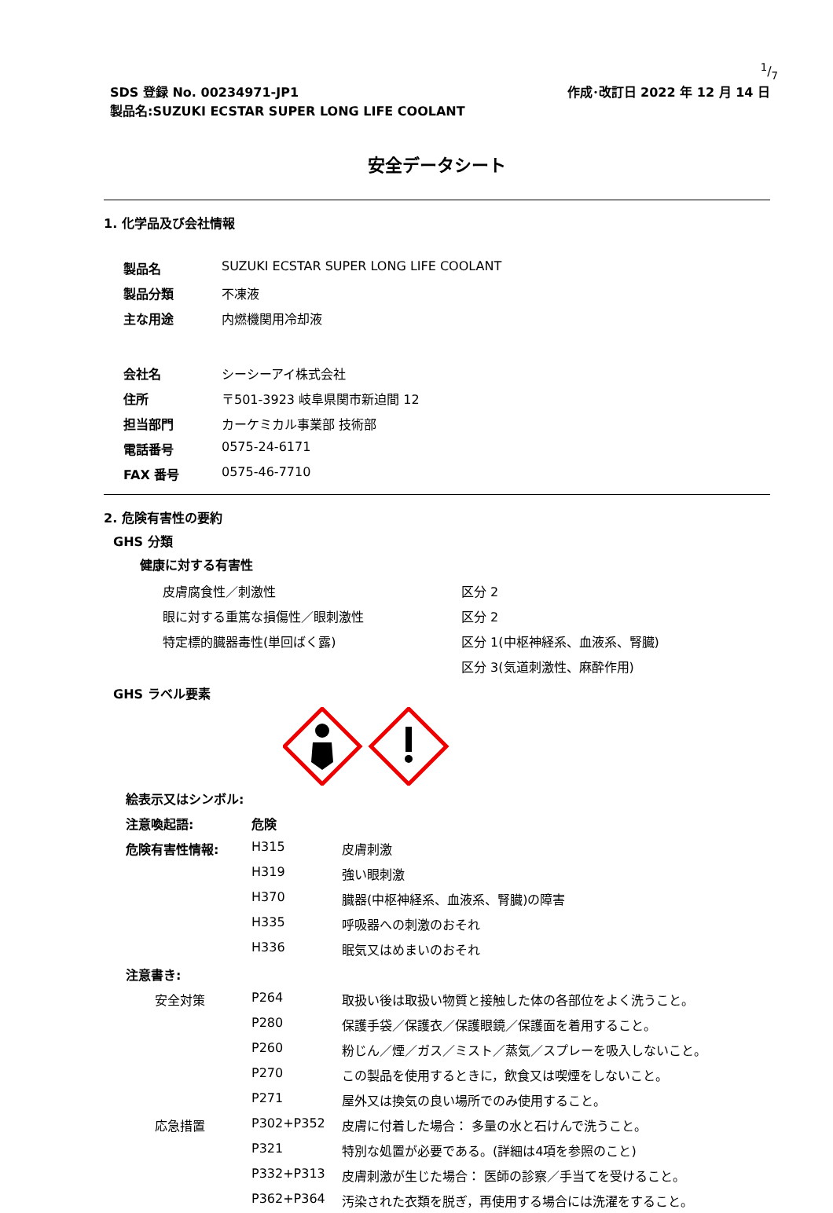1/7
SDS 登録 No. 00234971-JP1
製品名:SUZUKI ECSTAR SUPER LONG LIFE COOLANT
作成･改訂日 2022 年 12 月 14 日
安全データシート
1. 化学品及び会社情報
| 製品名 | SUZUKI ECSTAR SUPER LONG LIFE COOLANT |
| 製品分類 | 不凍液 |
| 主な用途 | 内燃機関用冷却液 |
| 会社名 | シーシーアイ株式会社 |
| 住所 | 〒501-3923 岐阜県関市新迫間 12 |
| 担当部門 | カーケミカル事業部 技術部 |
| 電話番号 | 0575-24-6171 |
| FAX 番号 | 0575-46-7710 |
2. 危険有害性の要約
GHS 分類
健康に対する有害性
| 皮膚腐食性／刺激性 | 区分 2 |
| 眼に対する重篤な損傷性／眼刺激性 | 区分 2 |
| 特定標的臓器毒性(単回ばく露) | 区分 1(中枢神経系、血液系、腎臓) |
| | 区分 3(気道刺激性、麻酔作用) |
GHS ラベル要素
| 絵表示又はシンボル: | | |
| 注意喚起語: | 危険 | |
| 危険有害性情報: | H315 | 皮膚刺激 |
| | H319 | 強い眼刺激 |
| | H370 | 臓器(中枢神経系、血液系、腎臓)の障害 |
| | H335 | 呼吸器への刺激のおそれ |
| | H336 | 眠気又はめまいのおそれ |
| 注意書き: | | |
| 安全対策 | P264 | 取扱い後は取扱い物質と接触した体の各部位をよく洗うこと。 |
| | P280 | 保護手袋／保護衣／保護眼鏡／保護面を着用すること。 |
| | P260 | 粉じん／煙／ガス／ミスト／蒸気／スプレーを吸入しないこと。 |
| | P270 | この製品を使用するときに，飲食又は喫煙をしないこと。 |
| | P271 | 屋外又は換気の良い場所でのみ使用すること。 |
| 応急措置 | P302+P352 | 皮膚に付着した場合： 多量の水と石けんで洗うこと。 |
| | P321 | 特別な処置が必要である。(詳細は4項を参照のこと) |
| | P332+P313 | 皮膚刺激が生じた場合： 医師の診察／手当てを受けること。 |
| | P362+P364 | 汚染された衣類を脱ぎ，再使用する場合には洗濯をすること。 |